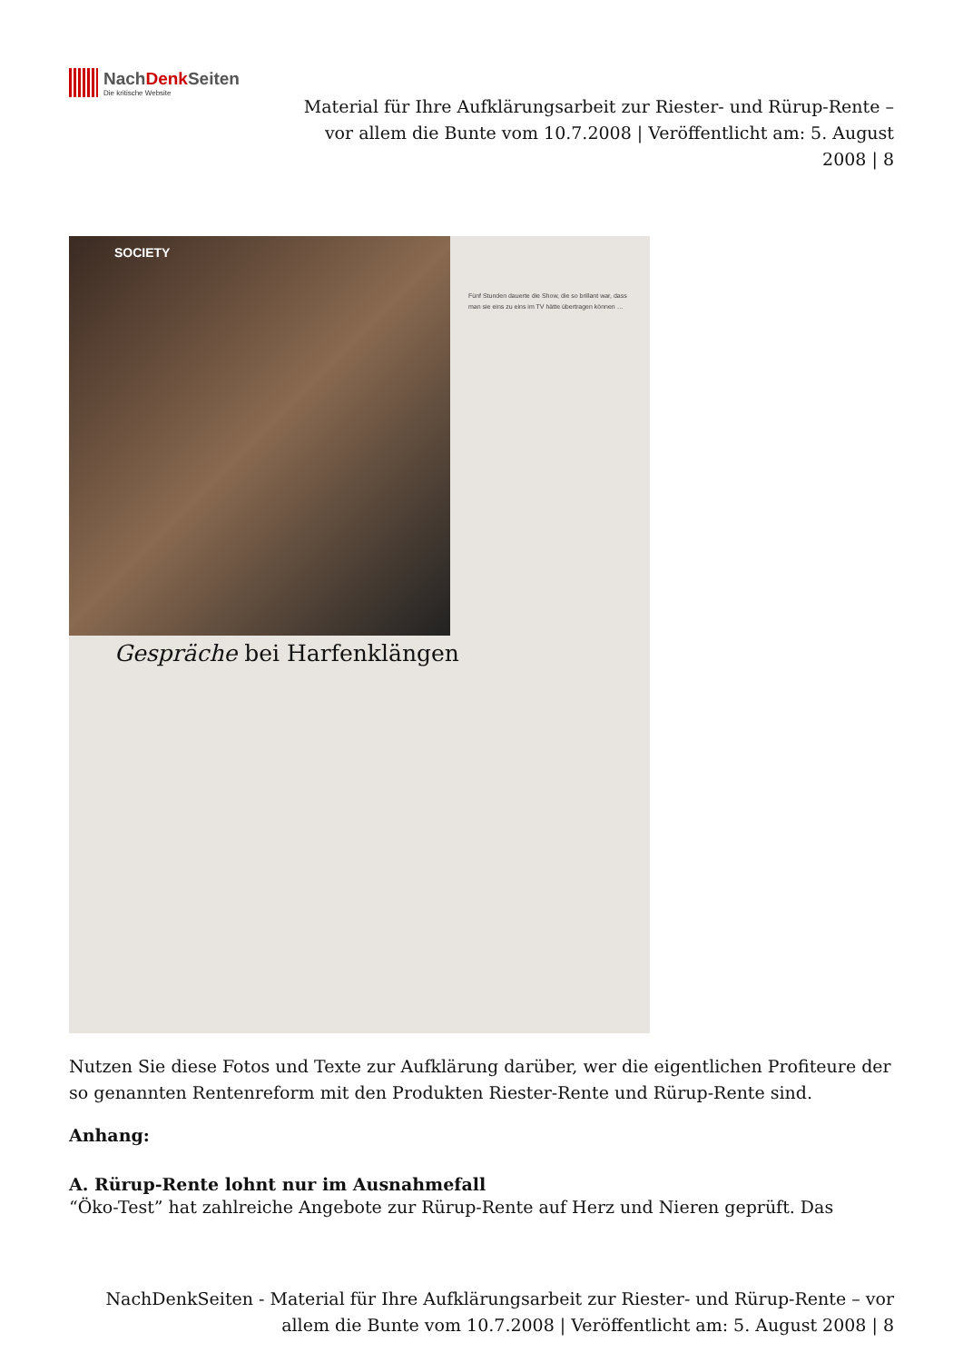NachDenk Seiten
Die kritische Website
Material für Ihre Aufklärungsarbeit zur Riester- und Rürup-Rente –
vor allem die Bunte vom 10.7.2008 | Veröffentlicht am: 5. August
2008 | 8
SOCIETY
Gespräche bei Harfenklängen
Fünf Stunden dauerte die Show, die so brillant war, dass man sie eins zu eins im TV hätte übertragen können …
Nutzen Sie diese Fotos und Texte zur Aufklärung darüber, wer die eigentlichen Profiteure der so genannten Rentenreform mit den Produkten Riester-Rente und Rürup-Rente sind.
Anhang:
A. Rürup-Rente lohnt nur im Ausnahmefall
“Öko-Test” hat zahlreiche Angebote zur Rürup-Rente auf Herz und Nieren geprüft. Das
NachDenkSeiten - Material für Ihre Aufklärungsarbeit zur Riester- und Rürup-Rente – vor
allem die Bunte vom 10.7.2008 | Veröffentlicht am: 5. August 2008 | 8